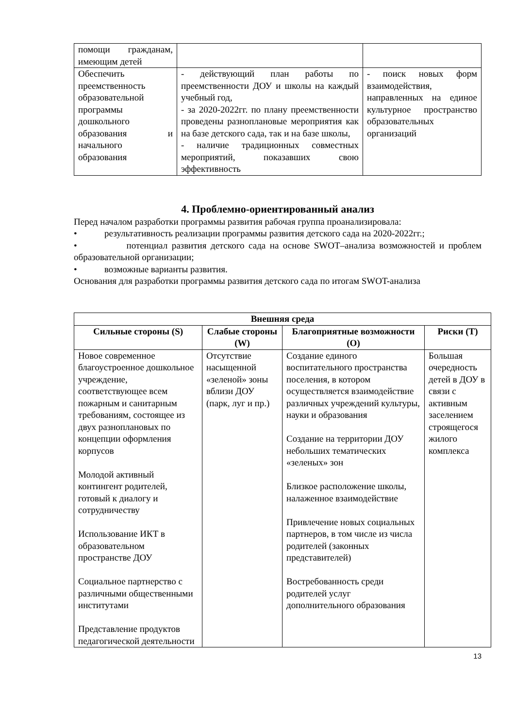| помощи гражданам, имеющим детей | | |
| Обеспечить преемственность образовательной программы дошкольного образования и начального образования | - действующий план работы по преемственности ДОУ и школы на каждый учебный год, - за 2020-2022гг. по плану преемственности проведены разноплановые мероприятия как на базе детского сада, так и на базе школы, - наличие традиционных совместных мероприятий, показавших свою эффективность | - поиск новых форм взаимодействия, направленных на единое культурное пространство образовательных организаций |
4. Проблемно-ориентированный анализ
Перед началом разработки программы развития рабочая группа проанализировала:
• результативность реализации программы развития детского сада на 2020-2022гг.;
• потенциал развития детского сада на основе SWOT–анализа возможностей и проблем образовательной организации;
• возможные варианты развития.
Основания для разработки программы развития детского сада по итогам SWOT-анализа
| Внешняя среда | | | |
| --- | --- | --- | --- |
| Сильные стороны (S) | Слабые стороны (W) | Благоприятные возможности (O) | Риски (T) |
| Новое современное благоустроенное дошкольное учреждение, соответствующее всем пожарным и санитарным требованиям, состоящее из двух разноплановых по концепции оформления корпусов Молодой активный контингент родителей, готовый к диалогу и сотрудничеству Использование ИКТ в образовательном пространстве ДОУ Социальное партнерство с различными общественными институтами Представление продуктов педагогической деятельности | Отсутствие насыщенной «зеленой» зоны вблизи ДОУ (парк, луг и пр.) | Создание единого воспитательного пространства поселения, в котором осуществляется взаимодействие различных учреждений культуры, науки и образования Создание на территории ДОУ небольших тематических «зеленых» зон Близкое расположение школы, налаженное взаимодействие Привлечение новых социальных партнеров, в том числе из числа родителей (законных представителей) Востребованность среди родителей услуг дополнительного образования | Большая очередность детей в ДОУ в связи с активным заселением строящегося жилого комплекса |
13